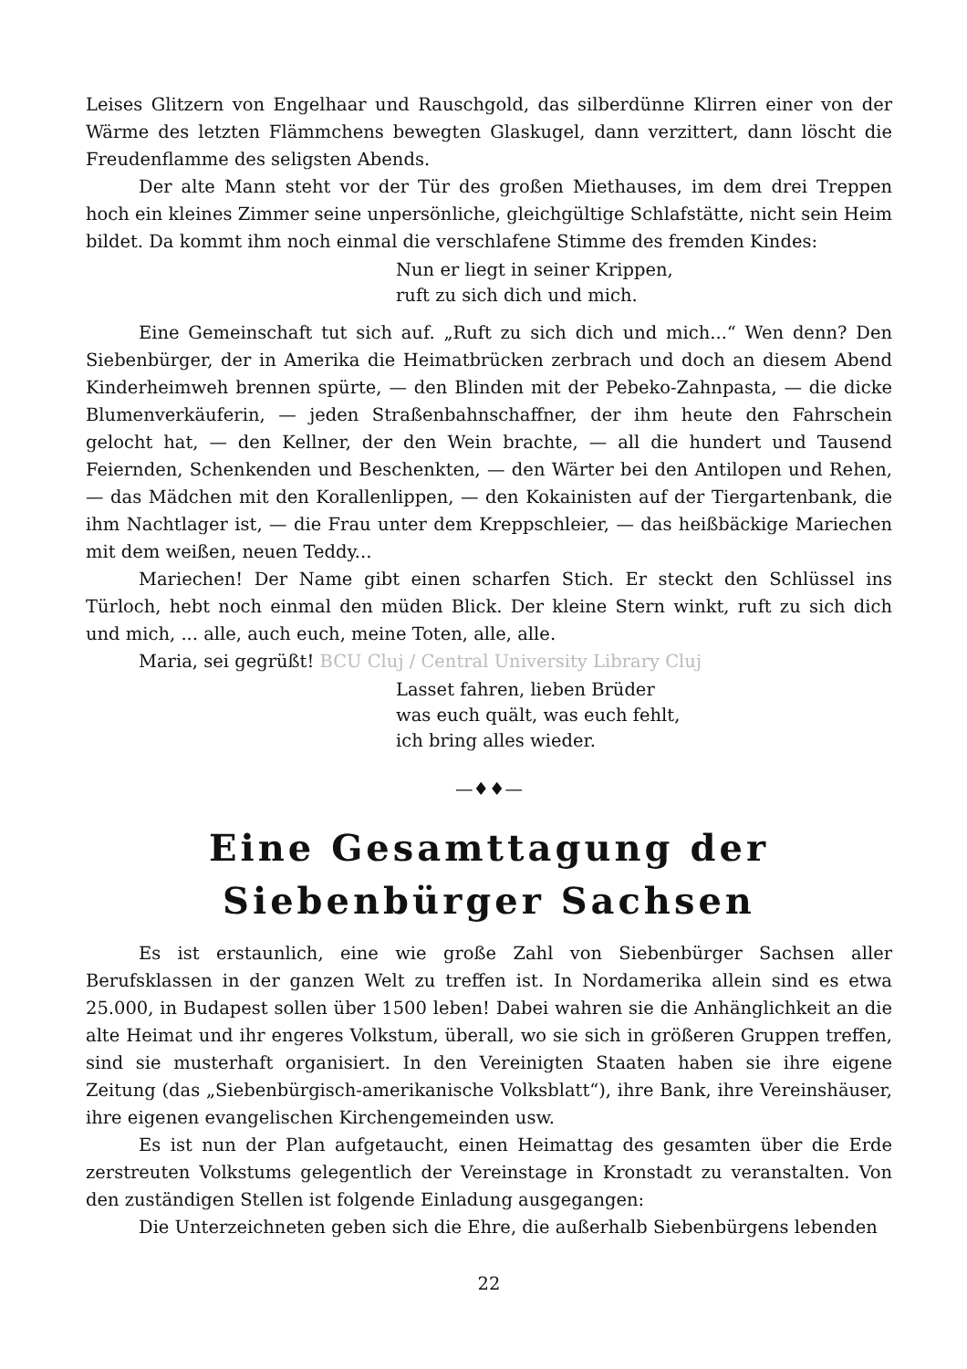Leises Glitzern von Engelhaar und Rauschgold, das silberdünne Klirren einer von der Wärme des letzten Flämmchens bewegten Glaskugel, dann verzittert, dann löscht die Freudenflamme des seligsten Abends.
Der alte Mann steht vor der Tür des großen Miethauses, im dem drei Treppen hoch ein kleines Zimmer seine unpersönliche, gleichgültige Schlafstätte, nicht sein Heim bildet. Da kommt ihm noch einmal die verschlafene Stimme des fremden Kindes:
Nun er liegt in seiner Krippen,
ruft zu sich dich und mich.
Eine Gemeinschaft tut sich auf. „Ruft zu sich dich und mich...“ Wen denn? Den Siebenbürger, der in Amerika die Heimatbrücken zerbrach und doch an diesem Abend Kinderheimweh brennen spürte, — den Blinden mit der Pebeko-Zahnpasta, — die dicke Blumenverkäuferin, — jeden Straßenbahnschaffner, der ihm heute den Fahrschein gelocht hat, — den Kellner, der den Wein brachte, — all die hundert und Tausend Feiernden, Schenkenden und Beschenkten, — den Wärter bei den Antilopen und Rehen, — das Mädchen mit den Korallenlippen, — den Kokainisten auf der Tiergartenbank, die ihm Nachtlager ist, — die Frau unter dem Kreppschleier, — das heißbäckige Mariechen mit dem weißen, neuen Teddy...
Mariechen! Der Name gibt einen scharfen Stich. Er steckt den Schlüssel ins Türloch, hebt noch einmal den müden Blick. Der kleine Stern winkt, ruft zu sich dich und mich, ... alle, auch euch, meine Toten, alle, alle.
Maria, sei gegrüßt! BCU Cluj / Central University Library Cluj
Lasset fahren, lieben Brüder
was euch quält, was euch fehlt,
ich bring alles wieder.
—♦♦—
Eine Gesamttagung der Siebenbürger Sachsen
Es ist erstaunlich, eine wie große Zahl von Siebenbürger Sachsen aller Berufsklassen in der ganzen Welt zu treffen ist. In Nordamerika allein sind es etwa 25.000, in Budapest sollen über 1500 leben! Dabei wahren sie die Anhänglichkeit an die alte Heimat und ihr engeres Volkstum, überall, wo sie sich in größeren Gruppen treffen, sind sie musterhaft organisiert. In den Vereinigten Staaten haben sie ihre eigene Zeitung (das „Siebenbürgisch-amerikanische Volksblatt“), ihre Bank, ihre Vereinshäuser, ihre eigenen evangelischen Kirchengemeinden usw.
Es ist nun der Plan aufgetaucht, einen Heimattag des gesamten über die Erde zerstreuten Volkstums gelegentlich der Vereinstage in Kronstadt zu veranstalten. Von den zuständigen Stellen ist folgende Einladung ausgegangen:
Die Unterzeichneten geben sich die Ehre, die außerhalb Siebenbürgens lebenden
22